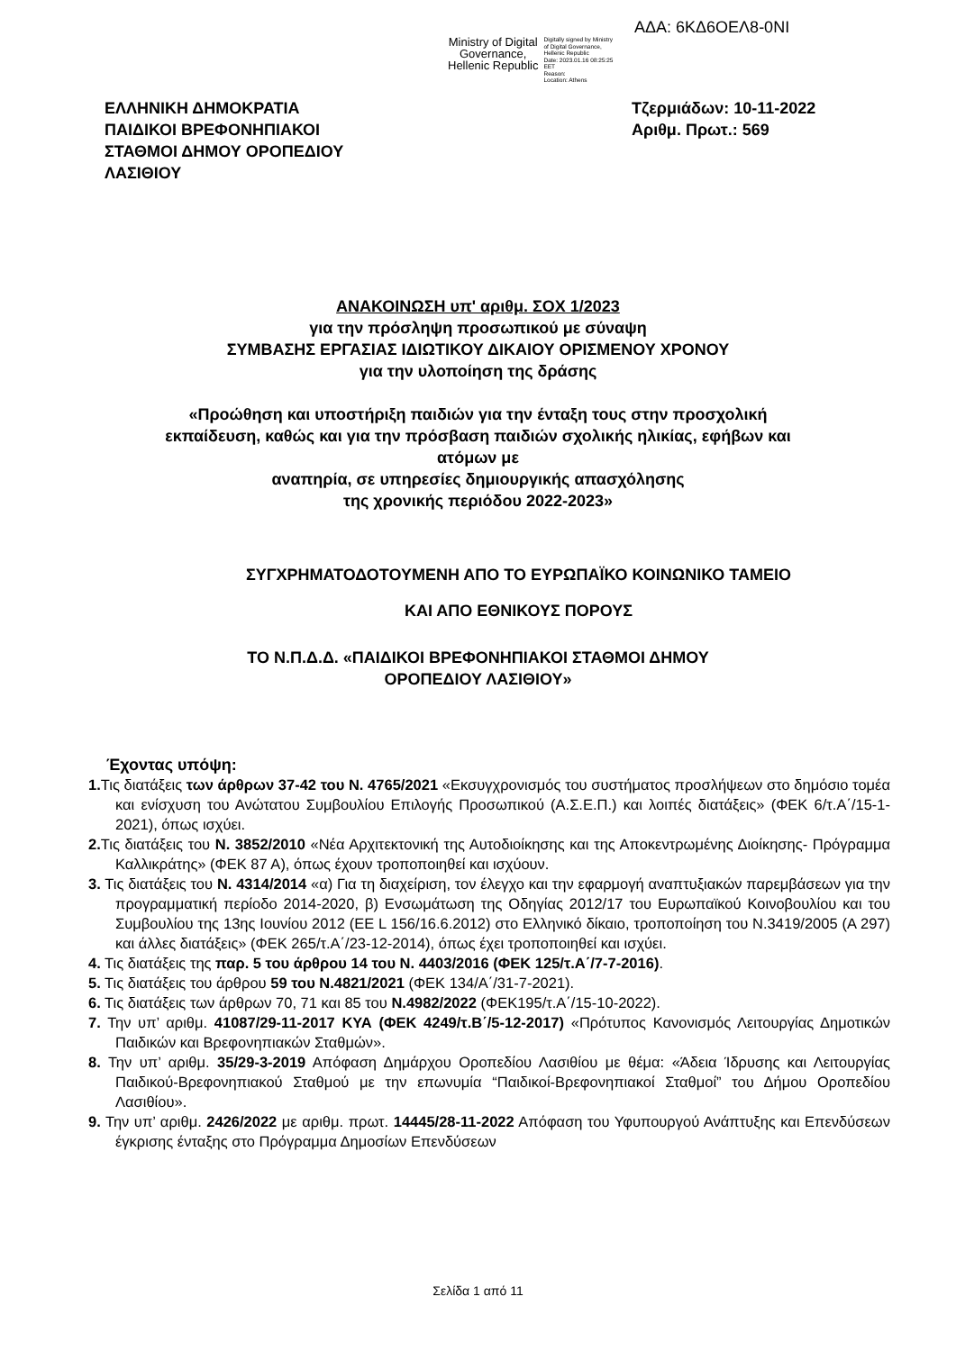ΑΔΑ: 6ΚΔ6ΟΕΛ8-0ΝΙ
Ministry of Digital
Governance,
Hellenic Republic
Digitally signed by Ministry
of Digital Governance,
Hellenic Republic
Date: 2023.01.16 08:25:25
EET
Reason:
Location: Athens
ΕΛΛΗΝΙΚΗ ΔΗΜΟΚΡΑΤΙΑ
ΠΑΙΔΙΚΟΙ ΒΡΕΦΟΝΗΠΙΑΚΟΙ
ΣΤΑΘΜΟΙ ΔΗΜΟΥ ΟΡΟΠΕΔΙΟΥ
ΛΑΣΙΘΙΟΥ
Τζερμιάδων: 10-11-2022
Αριθμ. Πρωτ.: 569
ΑΝΑΚΟΙΝΩΣΗ υπ' αριθμ. ΣΟΧ 1/2023
για την πρόσληψη προσωπικού με σύναψη
ΣΥΜΒΑΣΗΣ ΕΡΓΑΣΙΑΣ ΙΔΙΩΤΙΚΟΥ ΔΙΚΑΙΟΥ ΟΡΙΣΜΕΝΟΥ ΧΡΟΝΟΥ
για την υλοποίηση της δράσης
«Προώθηση και υποστήριξη παιδιών για την ένταξη τους στην προσχολική
εκπαίδευση, καθώς και για την πρόσβαση παιδιών σχολικής ηλικίας, εφήβων και
ατόμων με
αναπηρία, σε υπηρεσίες δημιουργικής απασχόλησης
της χρονικής περιόδου 2022-2023»
ΣΥΓΧΡΗΜΑΤΟΔΟΤΟΥΜΕΝΗ ΑΠΟ ΤΟ ΕΥΡΩΠΑΪΚΟ ΚΟΙΝΩΝΙΚΟ ΤΑΜΕΙΟ
ΚΑΙ ΑΠΟ ΕΘΝΙΚΟΥΣ ΠΟΡΟΥΣ
ΤΟ Ν.Π.Δ.Δ. «ΠΑΙΔΙΚΟΙ ΒΡΕΦΟΝΗΠΙΑΚΟΙ ΣΤΑΘΜΟΙ ΔΗΜΟΥ
ΟΡΟΠΕΔΙΟΥ ΛΑΣΙΘΙΟΥ»
Έχοντας υπόψη:
1. Τις διατάξεις των άρθρων 37-42 του Ν. 4765/2021 «Εκσυγχρονισμός του συστήματος προσλήψεων στο δημόσιο τομέα και ενίσχυση του Ανώτατου Συμβουλίου Επιλογής Προσωπικού (Α.Σ.Ε.Π.) και λοιπές διατάξεις» (ΦΕΚ 6/τ.Α΄/15-1-2021), όπως ισχύει.
2. Τις διατάξεις του Ν. 3852/2010 «Νέα Αρχιτεκτονική της Αυτοδιοίκησης και της Αποκεντρωμένης Διοίκησης- Πρόγραμμα Καλλικράτης» (ΦΕΚ 87 Α), όπως έχουν τροποποιηθεί και ισχύουν.
3. Τις διατάξεις του Ν. 4314/2014 «α) Για τη διαχείριση, τον έλεγχο και την εφαρμογή αναπτυξιακών παρεμβάσεων για την προγραμματική περίοδο 2014-2020, β) Ενσωμάτωση της Οδηγίας 2012/17 του Ευρωπαϊκού Κοινοβουλίου και του Συμβουλίου της 13ης Ιουνίου 2012 (ΕΕ L 156/16.6.2012) στο Ελληνικό δίκαιο, τροποποίηση του Ν.3419/2005 (Α 297) και άλλες διατάξεις» (ΦΕΚ 265/τ.Α΄/23-12-2014), όπως έχει τροποποιηθεί και ισχύει.
4. Τις διατάξεις της παρ. 5 του άρθρου 14 του Ν. 4403/2016 (ΦΕΚ 125/τ.Α΄/7-7-2016).
5. Τις διατάξεις του άρθρου 59 του Ν.4821/2021 (ΦΕΚ 134/Α΄/31-7-2021).
6. Τις διατάξεις των άρθρων 70, 71 και 85 του Ν.4982/2022 (ΦΕΚ195/τ.Α΄/15-10-2022).
7. Την υπ’ αριθμ. 41087/29-11-2017 ΚΥΑ (ΦΕΚ 4249/τ.Β΄/5-12-2017) «Πρότυπος Κανονισμός Λειτουργίας Δημοτικών Παιδικών και Βρεφονηπιακών Σταθμών».
8. Την υπ’ αριθμ. 35/29-3-2019 Απόφαση Δημάρχου Οροπεδίου Λασιθίου με θέμα: «Άδεια Ίδρυσης και Λειτουργίας Παιδικού-Βρεφονηπιακού Σταθμού με την επωνυμία “Παιδικοί-Βρεφονηπιακοί Σταθμοί” του Δήμου Οροπεδίου Λασιθίου».
9. Την υπ’ αριθμ. 2426/2022 με αριθμ. πρωτ. 14445/28-11-2022 Απόφαση του Υφυπουργού Ανάπτυξης και Επενδύσεων έγκρισης ένταξης στο Πρόγραμμα Δημοσίων Επενδύσεων
Σελίδα 1 από 11